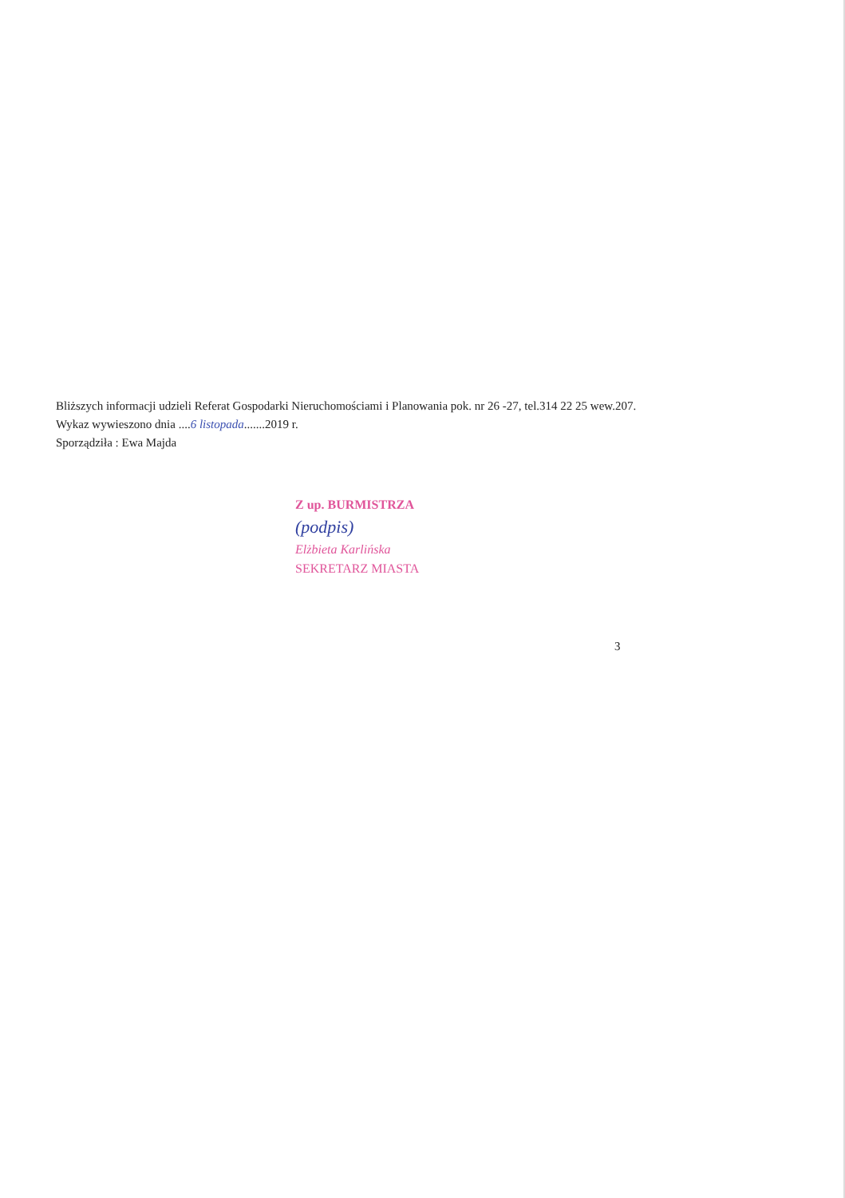Bliższych informacji udzieli Referat Gospodarki Nieruchomościami i Planowania pok. nr 26 -27, tel.314 22 25 wew.207.
Wykaz wywieszono dnia ....6 listopada.......2019 r.
Sporządziła : Ewa Majda
Z up. BURMISTRZA
(podpis)
Elżbieta Karlińska
SEKRETARZ MIASTA
3